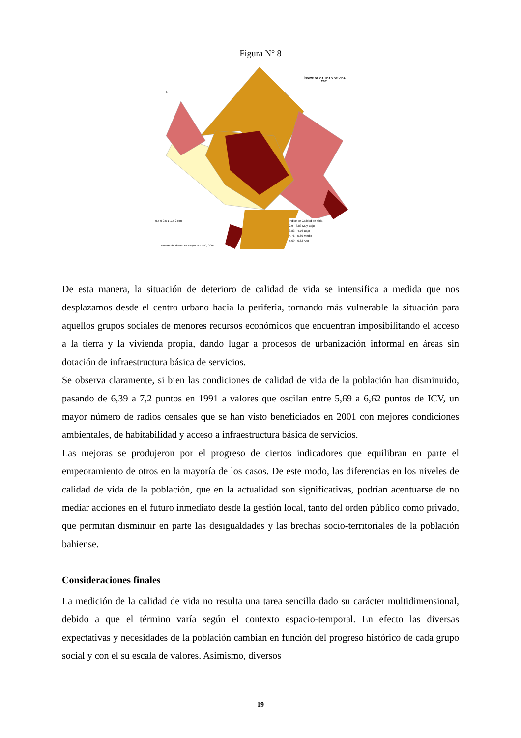Figura N° 8
ÍNDICE DE CALIDAD DE VIDA
2001
N
0.5 0 0.5 1 1.5 2 Km
Indice de Calidad de Vida
2.9 - 3.83 Muy Bajo
3.83 - 4.76 Bajo
4.76 - 5.69 Medio
5.69 - 6.62 Alto
Fuente de datos: ENPHyV, INDEC, 2001
De esta manera, la situación de deterioro de calidad de vida se intensifica a medida que nos desplazamos desde el centro urbano hacia la periferia, tornando más vulnerable la situación para aquellos grupos sociales de menores recursos económicos que encuentran imposibilitando el acceso a la tierra y la vivienda propia, dando lugar a procesos de urbanización informal en áreas sin dotación de infraestructura básica de servicios.
Se observa claramente, si bien las condiciones de calidad de vida de la población han disminuido, pasando de 6,39 a 7,2 puntos en 1991 a valores que oscilan entre 5,69 a 6,62 puntos de ICV, un mayor número de radios censales que se han visto beneficiados en 2001 con mejores condiciones ambientales, de habitabilidad y acceso a infraestructura básica de servicios.
Las mejoras se produjeron por el progreso de ciertos indicadores que equilibran en parte el empeoramiento de otros en la mayoría de los casos. De este modo, las diferencias en los niveles de calidad de vida de la población, que en la actualidad son significativas, podrían acentuarse de no mediar acciones en el futuro inmediato desde la gestión local, tanto del orden público como privado, que permitan disminuir en parte las desigualdades y las brechas socio-territoriales de la población bahiense.
Consideraciones finales
La medición de la calidad de vida no resulta una tarea sencilla dado su carácter multidimensional, debido a que el término varía según el contexto espacio-temporal. En efecto las diversas expectativas y necesidades de la población cambian en función del progreso histórico de cada grupo social y con el su escala de valores. Asimismo, diversos
19